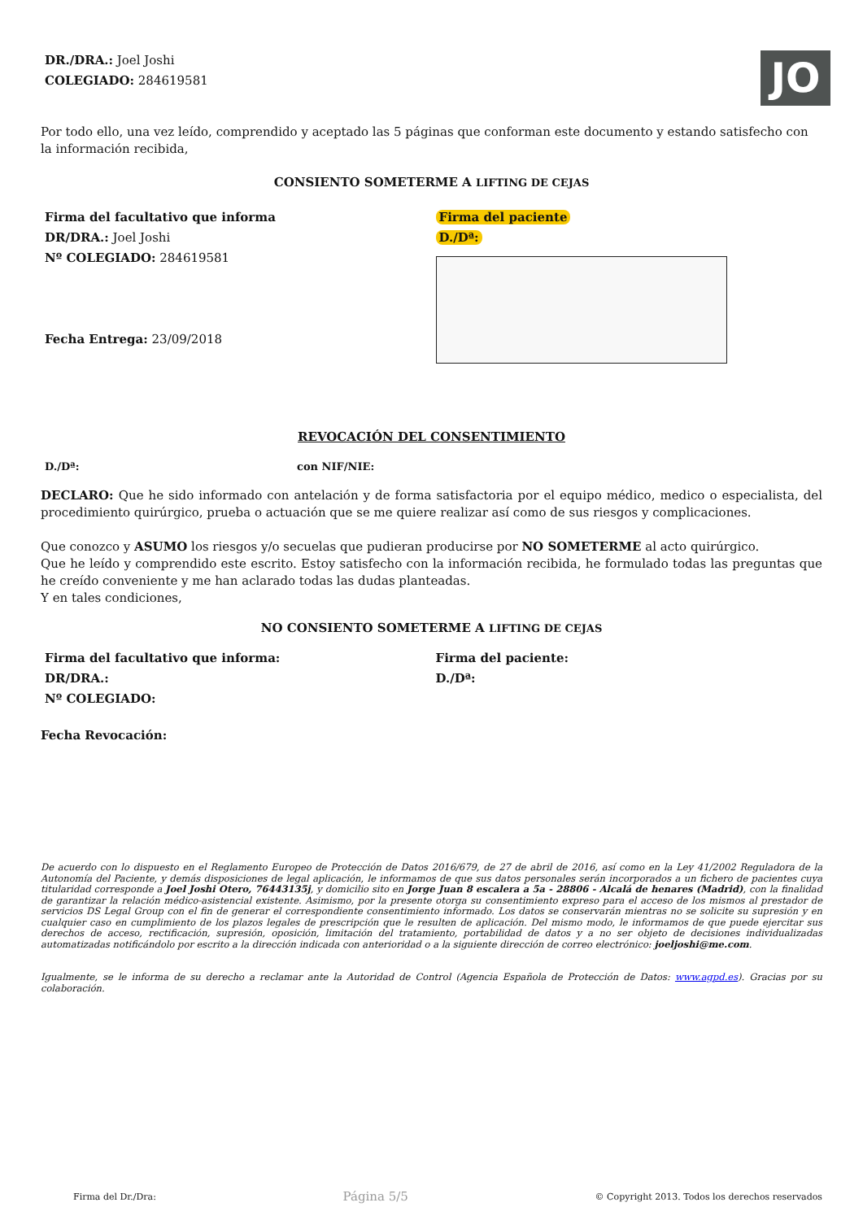DR./DRA.: Joel Joshi
COLEGIADO: 284619581
JO
Por todo ello, una vez leído, comprendido y aceptado las 5 páginas que conforman este documento y estando satisfecho con la información recibida,
CONSIENTO SOMETERME A LIFTING DE CEJAS
Firma del facultativo que informa
DR/DRA.: Joel Joshi
Nº COLEGIADO: 284619581
Fecha Entrega: 23/09/2018
Firma del paciente
D./Dª:
REVOCACIÓN DEL CONSENTIMIENTO
D./Dª: con NIF/NIE:
DECLARO: Que he sido informado con antelación y de forma satisfactoria por el equipo médico, medico o especialista, del procedimiento quirúrgico, prueba o actuación que se me quiere realizar así como de sus riesgos y complicaciones.
Que conozco y ASUMO los riesgos y/o secuelas que pudieran producirse por NO SOMETERME al acto quirúrgico.
Que he leído y comprendido este escrito. Estoy satisfecho con la información recibida, he formulado todas las preguntas que he creído conveniente y me han aclarado todas las dudas planteadas.
Y en tales condiciones,
NO CONSIENTO SOMETERME A LIFTING DE CEJAS
Firma del facultativo que informa:
DR/DRA.:
Nº COLEGIADO:
Firma del paciente:
D./Dª:
Fecha Revocación:
De acuerdo con lo dispuesto en el Reglamento Europeo de Protección de Datos 2016/679, de 27 de abril de 2016, así como en la Ley 41/2002 Reguladora de la Autonomía del Paciente, y demás disposiciones de legal aplicación, le informamos de que sus datos personales serán incorporados a un fichero de pacientes cuya titularidad corresponde a Joel Joshi Otero, 76443135j, y domicilio sito en Jorge Juan 8 escalera a 5a - 28806 - Alcalá de henares (Madrid), con la finalidad de garantizar la relación médico-asistencial existente. Asimismo, por la presente otorga su consentimiento expreso para el acceso de los mismos al prestador de servicios DS Legal Group con el fin de generar el correspondiente consentimiento informado. Los datos se conservarán mientras no se solicite su supresión y en cualquier caso en cumplimiento de los plazos legales de prescripción que le resulten de aplicación. Del mismo modo, le informamos de que puede ejercitar sus derechos de acceso, rectificación, supresión, oposición, limitación del tratamiento, portabilidad de datos y a no ser objeto de decisiones individualizadas automatizadas notificándolo por escrito a la dirección indicada con anterioridad o a la siguiente dirección de correo electrónico: joeljoshi@me.com.
Igualmente, se le informa de su derecho a reclamar ante la Autoridad de Control (Agencia Española de Protección de Datos: www.agpd.es). Gracias por su colaboración.
Firma del Dr./Dra: Página 5/5 © Copyright 2013. Todos los derechos reservados